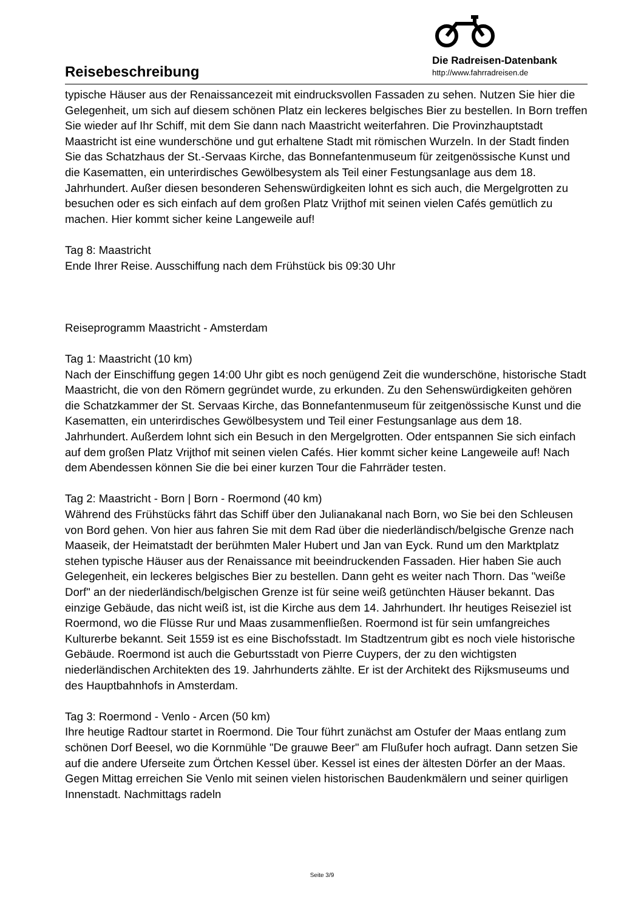Reisebeschreibung
Die Radreisen-Datenbank
http://www.fahrradreisen.de
typische Häuser aus der Renaissancezeit mit eindrucksvollen Fassaden zu sehen. Nutzen Sie hier die Gelegenheit, um sich auf diesem schönen Platz ein leckeres belgisches Bier zu bestellen. In Born treffen Sie wieder auf Ihr Schiff, mit dem Sie dann nach Maastricht weiterfahren. Die Provinzhauptstadt Maastricht ist eine wunderschöne und gut erhaltene Stadt mit römischen Wurzeln. In der Stadt finden Sie das Schatzhaus der St.-Servaas Kirche, das Bonnefantenmuseum für zeitgenössische Kunst und die Kasematten, ein unterirdisches Gewölbesystem als Teil einer Festungsanlage aus dem 18. Jahrhundert. Außer diesen besonderen Sehenswürdigkeiten lohnt es sich auch, die Mergelgrotten zu besuchen oder es sich einfach auf dem großen Platz Vrijthof mit seinen vielen Cafés gemütlich zu machen. Hier kommt sicher keine Langeweile auf!
Tag 8: Maastricht
Ende Ihrer Reise. Ausschiffung nach dem Frühstück bis 09:30 Uhr
Reiseprogramm Maastricht - Amsterdam
Tag 1: Maastricht (10 km)
Nach der Einschiffung gegen 14:00 Uhr gibt es noch genügend Zeit die wunderschöne, historische Stadt Maastricht, die von den Römern gegründet wurde, zu erkunden. Zu den Sehenswürdigkeiten gehören die Schatzkammer der St. Servaas Kirche, das Bonnefantenmuseum für zeitgenössische Kunst und die Kasematten, ein unterirdisches Gewölbesystem und Teil einer Festungsanlage aus dem 18. Jahrhundert. Außerdem lohnt sich ein Besuch in den Mergelgrotten. Oder entspannen Sie sich einfach auf dem großen Platz Vrijthof mit seinen vielen Cafés. Hier kommt sicher keine Langeweile auf! Nach dem Abendessen können Sie die bei einer kurzen Tour die Fahrräder testen.
Tag 2: Maastricht - Born | Born - Roermond (40 km)
Während des Frühstücks fährt das Schiff über den Julianakanal nach Born, wo Sie bei den Schleusen von Bord gehen. Von hier aus fahren Sie mit dem Rad über die niederländisch/belgische Grenze nach Maaseik, der Heimatstadt der berühmten Maler Hubert und Jan van Eyck. Rund um den Marktplatz stehen typische Häuser aus der Renaissance mit beeindruckenden Fassaden. Hier haben Sie auch Gelegenheit, ein leckeres belgisches Bier zu bestellen. Dann geht es weiter nach Thorn. Das "weiße Dorf" an der niederländisch/belgischen Grenze ist für seine weiß getünchten Häuser bekannt. Das einzige Gebäude, das nicht weiß ist, ist die Kirche aus dem 14. Jahrhundert. Ihr heutiges Reiseziel ist Roermond, wo die Flüsse Rur und Maas zusammenfließen. Roermond ist für sein umfangreiches Kulturerbe bekannt. Seit 1559 ist es eine Bischofsstadt. Im Stadtzentrum gibt es noch viele historische Gebäude. Roermond ist auch die Geburtsstadt von Pierre Cuypers, der zu den wichtigsten niederländischen Architekten des 19. Jahrhunderts zählte. Er ist der Architekt des Rijksmuseums und des Hauptbahnhofs in Amsterdam.
Tag 3: Roermond - Venlo - Arcen (50 km)
Ihre heutige Radtour startet in Roermond. Die Tour führt zunächst am Ostufer der Maas entlang zum schönen Dorf Beesel, wo die Kornmühle "De grauwe Beer" am Flußufer hoch aufragt. Dann setzen Sie auf die andere Uferseite zum Örtchen Kessel über. Kessel ist eines der ältesten Dörfer an der Maas. Gegen Mittag erreichen Sie Venlo mit seinen vielen historischen Baudenkmälern und seiner quirligen Innenstadt. Nachmittags radeln
Seite 3/9